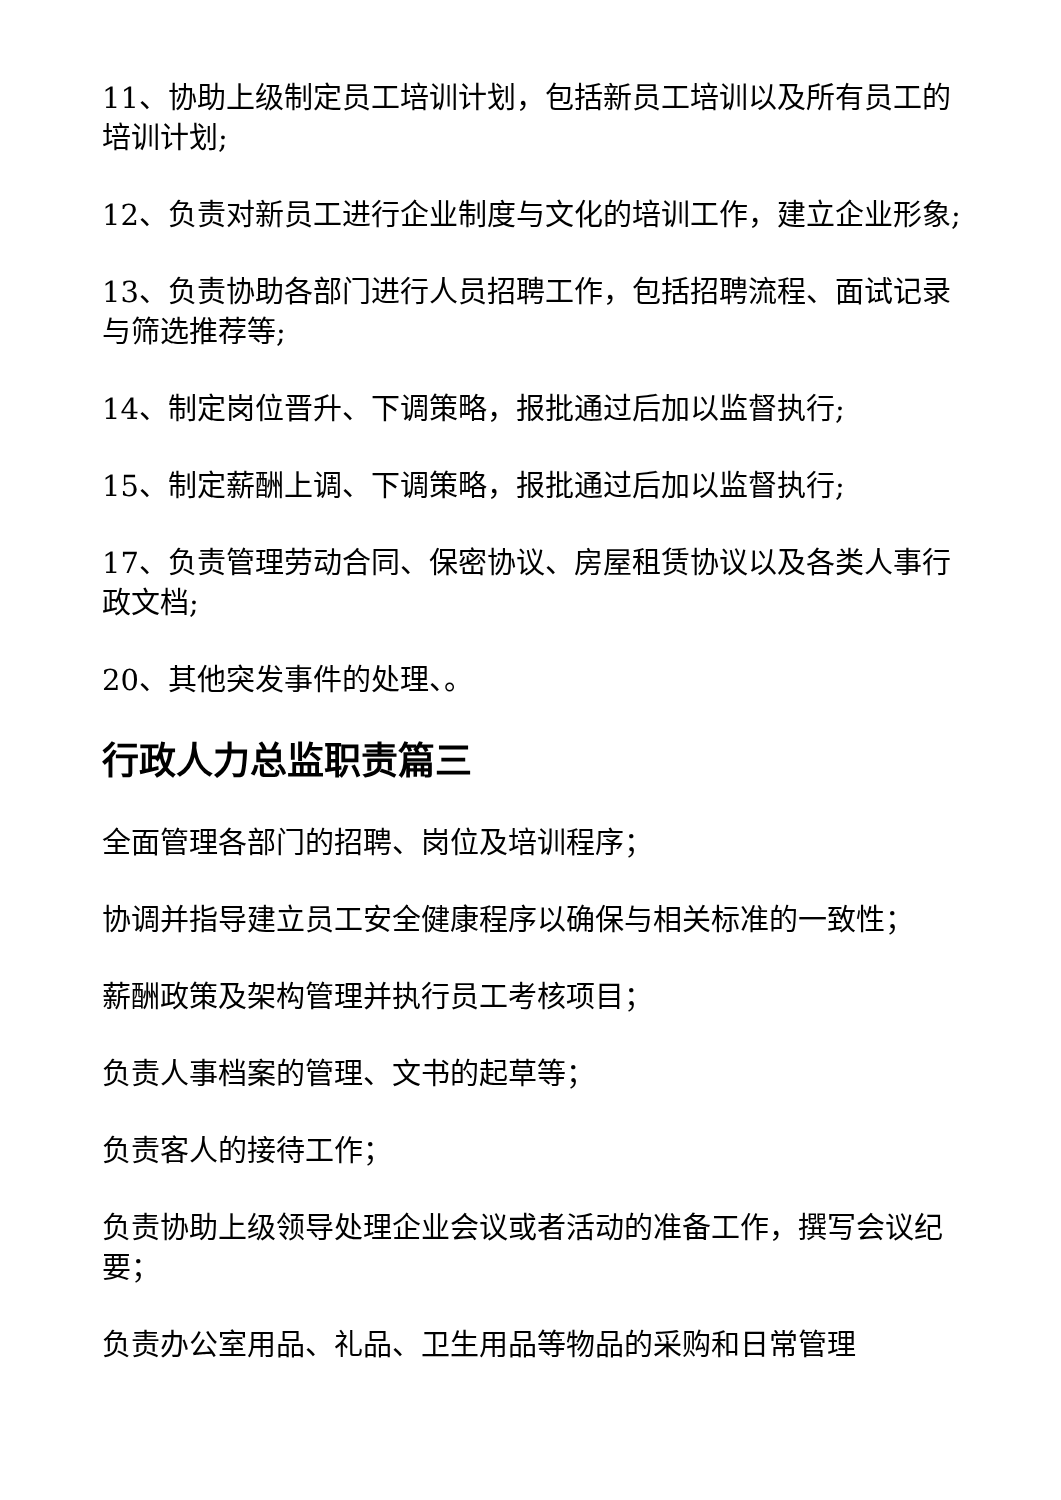11、协助上级制定员工培训计划，包括新员工培训以及所有员工的培训计划;
12、负责对新员工进行企业制度与文化的培训工作，建立企业形象;
13、负责协助各部门进行人员招聘工作，包括招聘流程、面试记录与筛选推荐等;
14、制定岗位晋升、下调策略，报批通过后加以监督执行;
15、制定薪酬上调、下调策略，报批通过后加以监督执行;
17、负责管理劳动合同、保密协议、房屋租赁协议以及各类人事行政文档;
20、其他突发事件的处理、。
行政人力总监职责篇三
全面管理各部门的招聘、岗位及培训程序；
协调并指导建立员工安全健康程序以确保与相关标准的一致性；
薪酬政策及架构管理并执行员工考核项目；
负责人事档案的管理、文书的起草等；
负责客人的接待工作；
负责协助上级领导处理企业会议或者活动的准备工作，撰写会议纪要；
负责办公室用品、礼品、卫生用品等物品的采购和日常管理